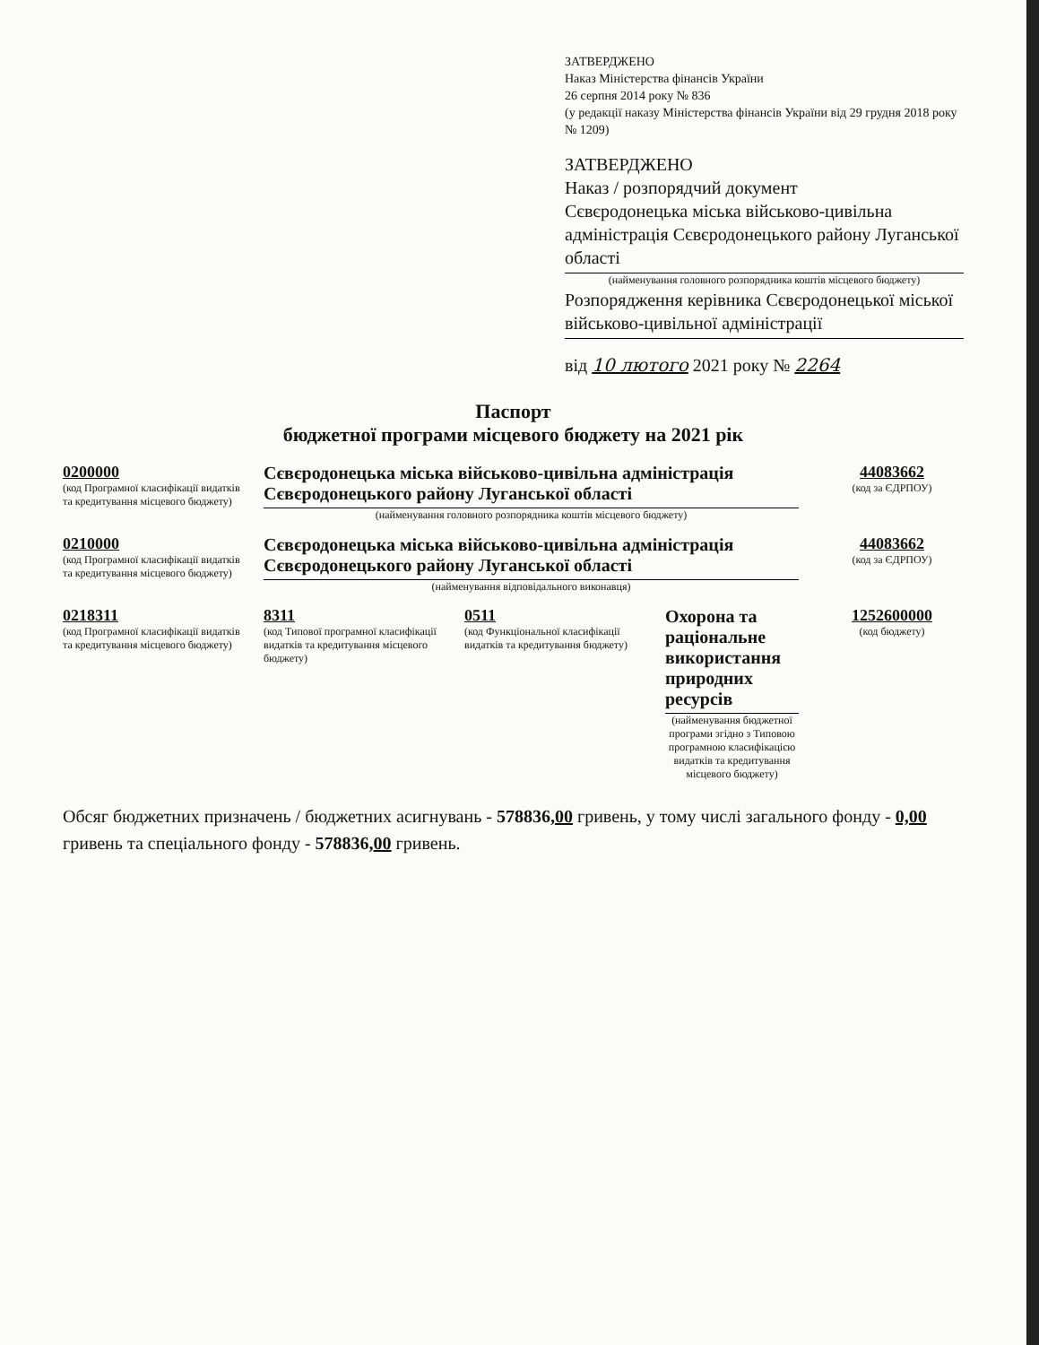ЗАТВЕРДЖЕНО
Наказ Міністерства фінансів України
26 серпня 2014 року № 836
(у редакції наказу Міністерства фінансів України від 29 грудня 2018 року № 1209)
ЗАТВЕРДЖЕНО
Наказ / розпорядчий документ
Сєвєродонецька міська військово-цивільна адміністрація Сєвєродонецького району Луганської області
(найменування головного розпорядника коштів місцевого бюджету)
Розпорядження керівника Сєвєродонецької міської військово-цивільної адміністрації
від 10 лютого 2021 року № 2264
Паспорт
бюджетної програми місцевого бюджету на 2021 рік
0200000
(код Програмної класифікації видатків та кредитування місцевого бюджету)
Сєвєродонецька міська військово-цивільна адміністрація Сєвєродонецького району Луганської області
(найменування головного розпорядника коштів місцевого бюджету)
44083662
(код за ЄДРПОУ)
0210000
(код Програмної класифікації видатків та кредитування місцевого бюджету)
Сєвєродонецька міська військово-цивільна адміністрація Сєвєродонецького району Луганської області
(найменування відповідального виконавця)
44083662
(код за ЄДРПОУ)
0218311
(код Програмної класифікації видатків та кредитування місцевого бюджету)
8311
(код Типової програмної класифікації видатків та кредитування місцевого бюджету)
0511
(код Функціональної класифікації видатків та кредитування бюджету)
Охорона та раціональне використання природних ресурсів
(найменування бюджетної програми згідно з Типовою програмною класифікацією видатків та кредитування місцевого бюджету)
1252600000
(код бюджету)
Обсяг бюджетних призначень / бюджетних асигнувань - 578836,00 гривень, у тому числі загального фонду - 0,00 гривень та спеціального фонду - 578836,00 гривень.